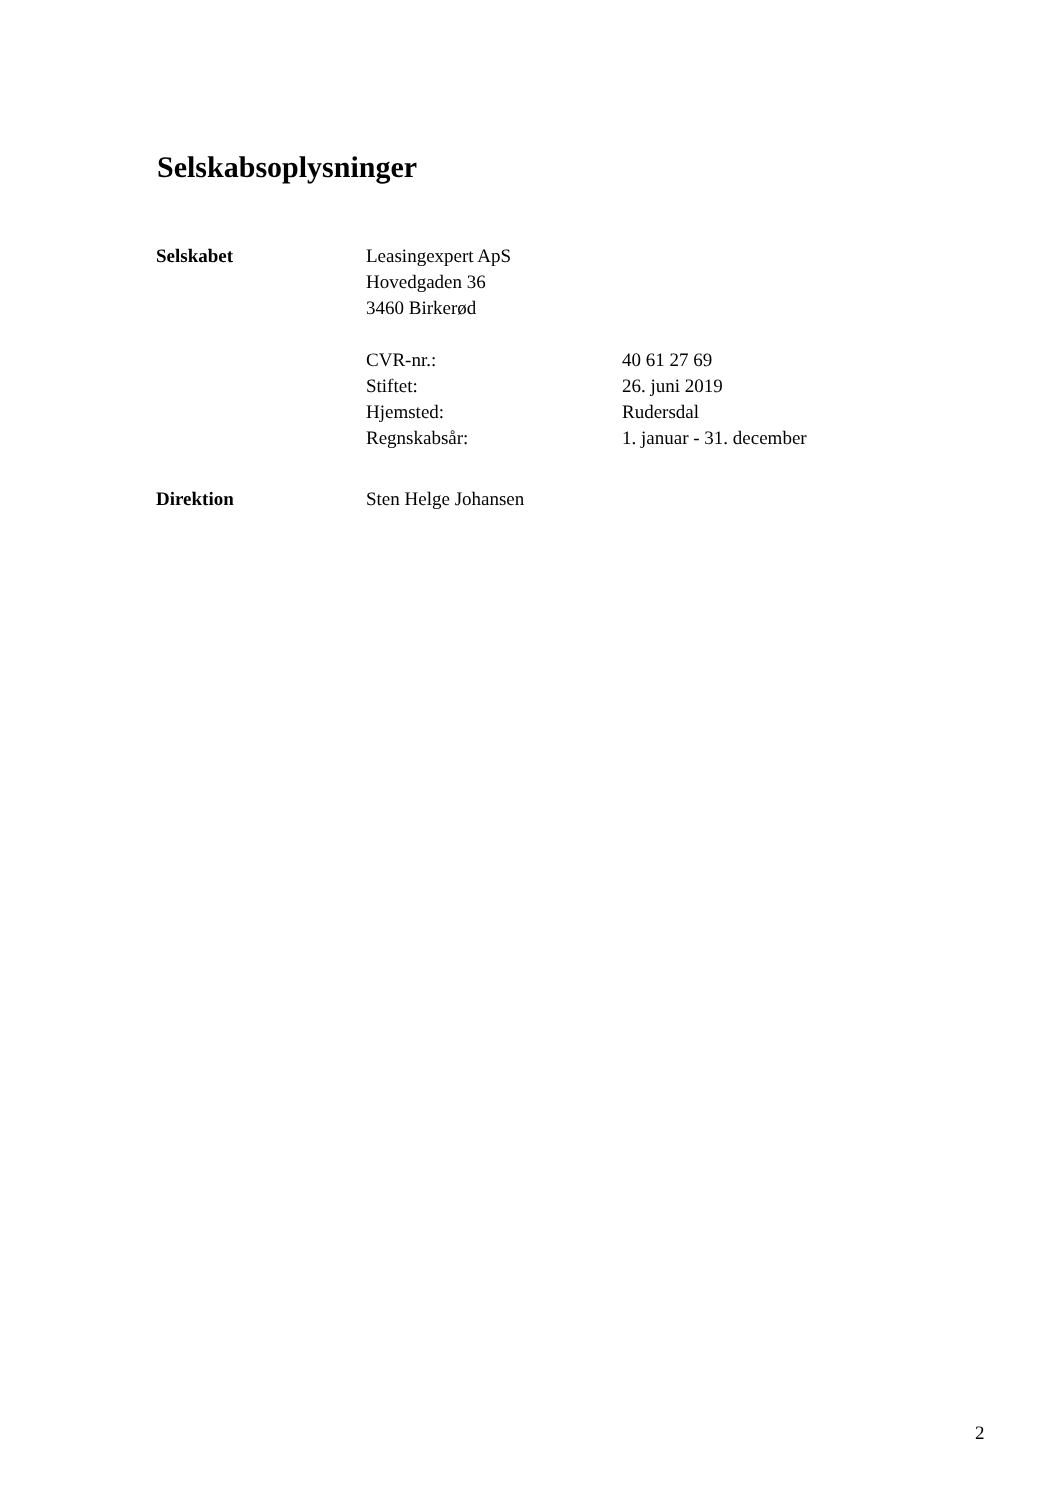Selskabsoplysninger
| Selskabet | Leasingexpert ApS Hovedgaden 36 3460 Birkerød | |
| | CVR-nr.: | 40 61 27 69 |
| | Stiftet: | 26. juni 2019 |
| | Hjemsted: | Rudersdal |
| | Regnskabsår: | 1. januar - 31. december |
| Direktion | Sten Helge Johansen | |
2